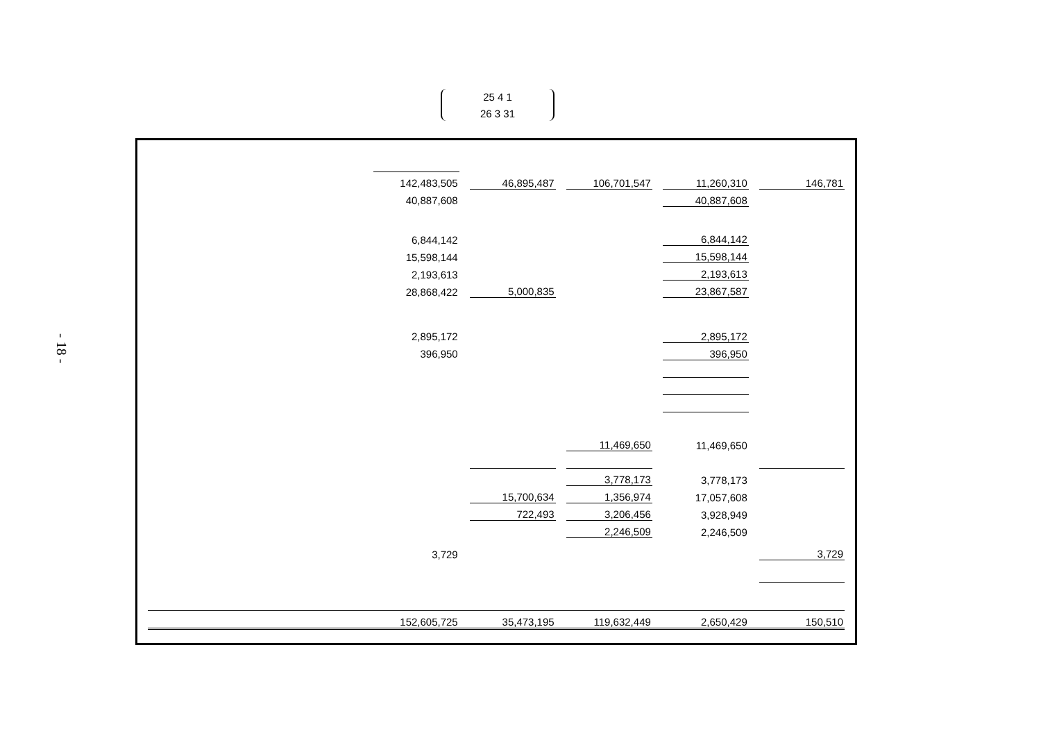- 18 -
25 4 1
26 3 31
| | 142,483,505 | | 46,895,487 | | 106,701,547 | | 11,260,310 | | 146,781 |
| | 40,887,608 | | | | | | 40,887,608 | | |
| | 6,844,142 | | | | | | 6,844,142 | | |
| | 15,598,144 | | | | | | 15,598,144 | | |
| | 2,193,613 | | | | | | 2,193,613 | | |
| | 28,868,422 | | 5,000,835 | | | | 23,867,587 | | |
| | 2,895,172 | | | | | | 2,895,172 | | |
| | 396,950 | | | | | | 396,950 | | |
| | | | | | 11,469,650 | | 11,469,650 | | |
| | | | | | 3,778,173 | | 3,778,173 | | |
| | | | 15,700,634 | | 1,356,974 | | 17,057,608 | | |
| | | | 722,493 | | 3,206,456 | | 3,928,949 | | |
| | | | | | 2,246,509 | | 2,246,509 | | |
| | 3,729 | | | | | | | | 3,729 |
| | 152,605,725 | | 35,473,195 | | 119,632,449 | | 2,650,429 | | 150,510 |